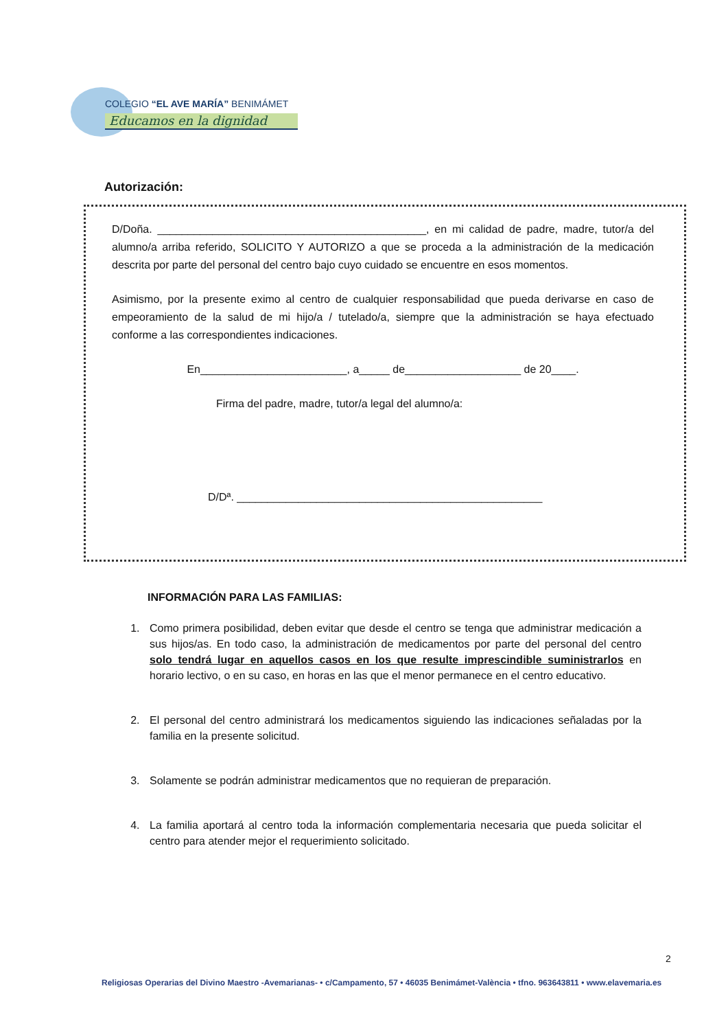COLEGIO “EL AVE MARÍA” BENIMÁMET
Educamos en la dignidad
Autorización:
D/Doña. ____________________________________________, en mi calidad de padre, madre, tutor/a del alumno/a arriba referido, SOLICITO Y AUTORIZO a que se proceda a la administración de la medicación descrita por parte del personal del centro bajo cuyo cuidado se encuentre en esos momentos.
Asimismo, por la presente eximo al centro de cualquier responsabilidad que pueda derivarse en caso de empeoramiento de la salud de mi hijo/a / tutelado/a, siempre que la administración se haya efectuado conforme a las correspondientes indicaciones.
En________________________, a_____ de___________________ de 20____.
Firma del padre, madre, tutor/a legal del alumno/a:
D/Dª. __________________________________________________
INFORMACIÓN PARA LAS FAMILIAS:
1. Como primera posibilidad, deben evitar que desde el centro se tenga que administrar medicación a sus hijos/as. En todo caso, la administración de medicamentos por parte del personal del centro solo tendrá lugar en aquellos casos en los que resulte imprescindible suministrarlos en horario lectivo, o en su caso, en horas en las que el menor permanece en el centro educativo.
2. El personal del centro administrará los medicamentos siguiendo las indicaciones señaladas por la familia en la presente solicitud.
3. Solamente se podrán administrar medicamentos que no requieran de preparación.
4. La familia aportará al centro toda la información complementaria necesaria que pueda solicitar el centro para atender mejor el requerimiento solicitado.
2
Religiosas Operarias del Divino Maestro -Avemarianas- • c/Campamento, 57 • 46035 Benimámet-València • tfno. 963643811 • www.elavemaria.es